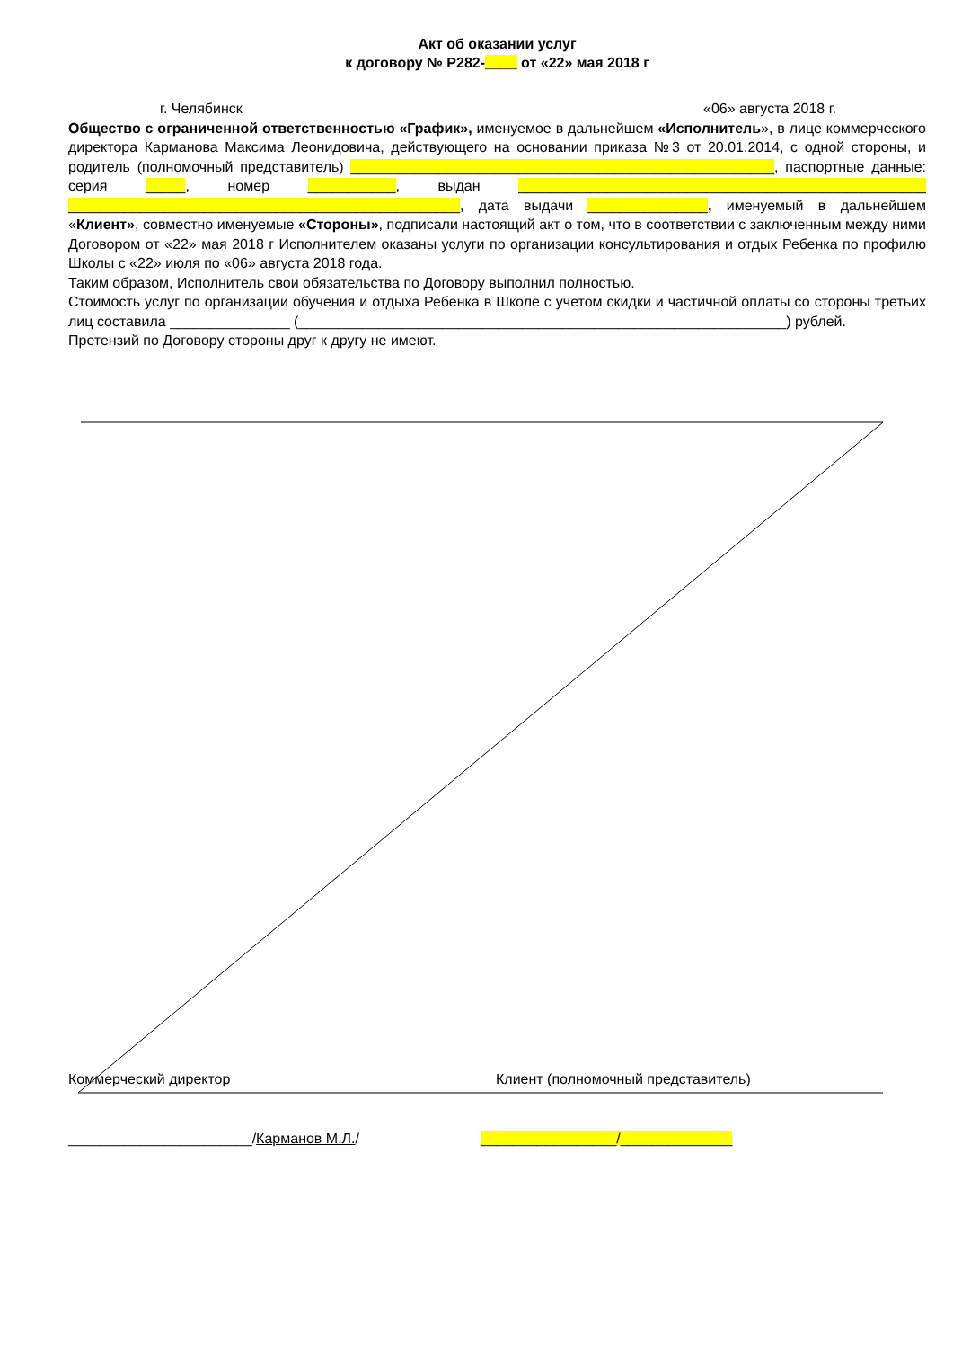Акт об оказании услуг
к договору № Р282-____ от «22» мая 2018 г
г. Челябинск «06» августа 2018 г.
Общество с ограниченной ответственностью «График», именуемое в дальнейшем «Исполнитель», в лице коммерческого директора Карманова Максима Леонидовича, действующего на основании приказа №3 от 20.01.2014, с одной стороны, и родитель (полномочный представитель) _____________________________________________________, паспортные данные: серия _____, номер ___________, выдан ___________________________________________________ _________________________________________________, дата выдачи _______________, именуемый в дальнейшем «Клиент», совместно именуемые «Стороны», подписали настоящий акт о том, что в соответствии с заключенным между ними Договором от «22» мая 2018 г Исполнителем оказаны услуги по организации консультирования и отдых Ребенка по профилю Школы с «22» июля по «06» августа 2018 года.
Таким образом, Исполнитель свои обязательства по Договору выполнил полностью.
Стоимость услуг по организации обучения и отдыха Ребенка в Школе с учетом скидки и частичной оплаты со стороны третьих лиц составила _______________ (_____________________________________________________________) рублей.
Претензий по Договору стороны друг к другу не имеют.
Коммерческий директор Клиент (полномочный представитель)
_______________________/Карманов М.Л./ _________________/______________